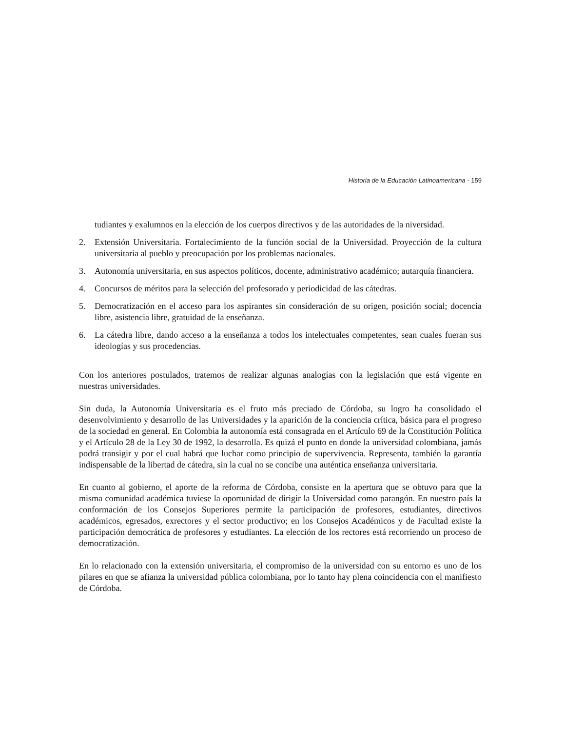Historia de la Educación Latinoamericana - 159
tudiantes y exalumnos en la elección de los cuerpos directivos y de las autoridades de la niversidad.
2. Extensión Universitaria. Fortalecimiento de la función social de la Universidad. Proyección de la cultura universitaria al pueblo y preocupación por los problemas nacionales.
3. Autonomía universitaria, en sus aspectos políticos, docente, administrativo académico; autarquía financiera.
4. Concursos de méritos para la selección del profesorado y periodicidad de las cátedras.
5. Democratización en el acceso para los aspirantes sin consideración de su origen, posición social; docencia libre, asistencia libre, gratuidad de la enseñanza.
6. La cátedra libre, dando acceso a la enseñanza a todos los intelectuales competentes, sean cuales fueran sus ideologías y sus procedencias.
Con los anteriores postulados, tratemos de realizar algunas analogías con la legislación que está vigente en nuestras universidades.
Sin duda, la Autonomía Universitaria es el fruto más preciado de Córdoba, su logro ha consolidado el desenvolvimiento y desarrollo de las Universidades y la aparición de la conciencia crítica, básica para el progreso de la sociedad en general. En Colombia la autonomía está consagrada en el Artículo 69 de la Constitución Política y el Artículo 28 de la Ley 30 de 1992, la desarrolla. Es quizá el punto en donde la universidad colombiana, jamás podrá transigir y por el cual habrá que luchar como principio de supervivencia. Representa, también la garantía indispensable de la libertad de cátedra, sin la cual no se concibe una auténtica enseñanza universitaria.
En cuanto al gobierno, el aporte de la reforma de Córdoba, consiste en la apertura que se obtuvo para que la misma comunidad académica tuviese la oportunidad de dirigir la Universidad como parangón. En nuestro país la conformación de los Consejos Superiores permite la participación de profesores, estudiantes, directivos académicos, egresados, exrectores y el sector productivo; en los Consejos Académicos y de Facultad existe la participación democrática de profesores y estudiantes. La elección de los rectores está recorriendo un proceso de democratización.
En lo relacionado con la extensión universitaria, el compromiso de la universidad con su entorno es uno de los pilares en que se afianza la universidad pública colombiana, por lo tanto hay plena coincidencia con el manifiesto de Córdoba.